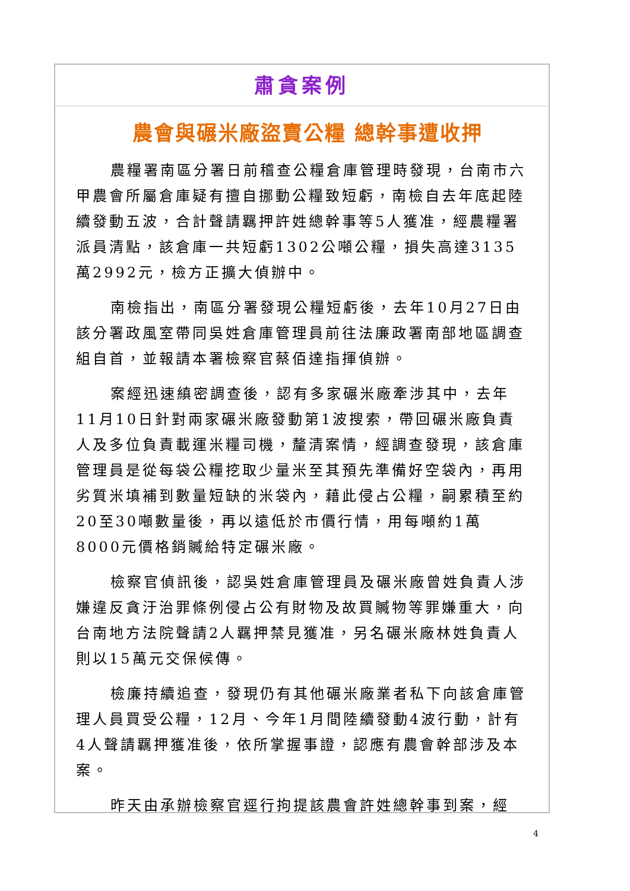肅貪案例
農會與碾米廠盜賣公糧 總幹事遭收押
農糧署南區分署日前稽查公糧倉庫管理時發現，台南市六甲農會所屬倉庫疑有擅自挪動公糧致短虧，南檢自去年底起陸續發動五波，合計聲請羈押許姓總幹事等5人獲准，經農糧署派員清點，該倉庫一共短虧1302公噸公糧，損失高達3135萬2992元，檢方正擴大偵辦中。
南檢指出，南區分署發現公糧短虧後，去年10月27日由該分署政風室帶同吳姓倉庫管理員前往法廉政署南部地區調查組自首，並報請本署檢察官蔡佰達指揮偵辦。
案經迅速縝密調查後，認有多家碾米廠牽涉其中，去年11月10日針對兩家碾米廠發動第1波搜索，帶回碾米廠負責人及多位負責載運米糧司機，釐清案情，經調查發現，該倉庫管理員是從每袋公糧挖取少量米至其預先準備好空袋內，再用劣質米填補到數量短缺的米袋內，藉此侵占公糧，嗣累積至約20至30噸數量後，再以遠低於市價行情，用每噸約1萬8000元價格銷贓給特定碾米廠。
檢察官偵訊後，認吳姓倉庫管理員及碾米廠曾姓負責人涉嫌違反貪汙治罪條例侵占公有財物及故買贓物等罪嫌重大，向台南地方法院聲請2人羈押禁見獲准，另名碾米廠林姓負責人則以15萬元交保候傳。
檢廉持續追查，發現仍有其他碾米廠業者私下向該倉庫管理人員買受公糧，12月、今年1月間陸續發動4波行動，計有4人聲請羈押獲准後，依所掌握事證，認應有農會幹部涉及本案。
昨天由承辦檢察官逕行拘提該農會許姓總幹事到案，經
4